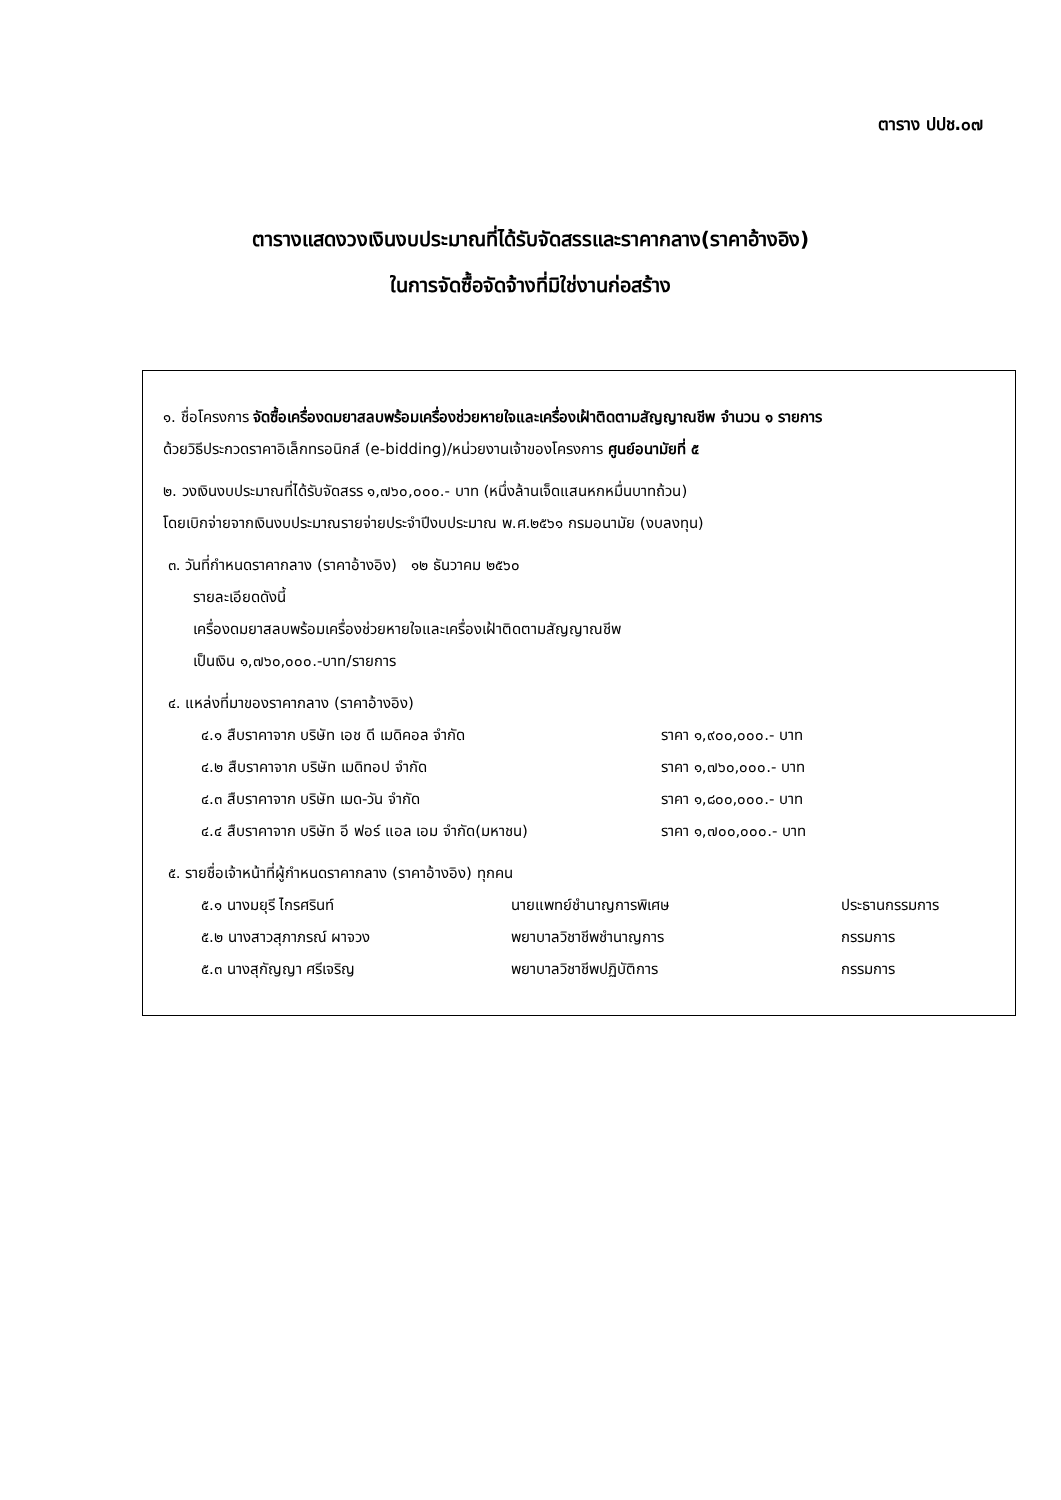ตาราง ปปช.๐๗
ตารางแสดงวงเงินงบประมาณที่ได้รับจัดสรรและราคากลาง(ราคาอ้างอิง)
ในการจัดซื้อจัดจ้างที่มิใช่งานก่อสร้าง
๑. ชื่อโครงการ จัดซื้อเครื่องดมยาสลบพร้อมเครื่องช่วยหายใจและเครื่องเฝ้าติดตามสัญญาณชีพ จำนวน ๑ รายการ
ด้วยวิธีประกวดราคาอิเล็กทรอนิกส์ (e-bidding)/หน่วยงานเจ้าของโครงการ ศูนย์อนามัยที่ ๕
๒. วงเงินงบประมาณที่ได้รับจัดสรร ๑,๗๖๐,๐๐๐.- บาท (หนึ่งล้านเจ็ดแสนหกหมื่นบาทถ้วน)
โดยเบิกจ่ายจากเงินงบประมาณรายจ่ายประจำปีงบประมาณ พ.ศ.๒๕๖๑ กรมอนามัย (งบลงทุน)
๓. วันที่กำหนดราคากลาง (ราคาอ้างอิง) ๑๒ ธันวาคม ๒๕๖๐
รายละเอียดดังนี้
เครื่องดมยาสลบพร้อมเครื่องช่วยหายใจและเครื่องเฝ้าติดตามสัญญาณชีพ
เป็นเงิน ๑,๗๖๐,๐๐๐.-บาท/รายการ
๔. แหล่งที่มาของราคากลาง (ราคาอ้างอิง)
| ๔.๑ สืบราคาจาก บริษัท เอช ดี เมดิคอล จำกัด | ราคา ๑,๙๐๐,๐๐๐.- บาท |
| ๔.๒ สืบราคาจาก บริษัท เมดิทอป จำกัด | ราคา ๑,๗๖๐,๐๐๐.- บาท |
| ๔.๓ สืบราคาจาก บริษัท เมด-วัน จำกัด | ราคา ๑,๘๐๐,๐๐๐.- บาท |
| ๔.๔ สืบราคาจาก บริษัท อี ฟอร์ แอล เอม จำกัด(มหาชน) | ราคา ๑,๗๐๐,๐๐๐.- บาท |
๕. รายชื่อเจ้าหน้าที่ผู้กำหนดราคากลาง (ราคาอ้างอิง) ทุกคน
| ๕.๑ นางมยุรี ไกรศรินท์ | นายแพทย์ชำนาญการพิเศษ | ประธานกรรมการ |
| ๕.๒ นางสาวสุภาภรณ์ ผาจวง | พยาบาลวิชาชีพชำนาญการ | กรรมการ |
| ๕.๓ นางสุกัญญา ศรีเจริญ | พยาบาลวิชาชีพปฏิบัติการ | กรรมการ |